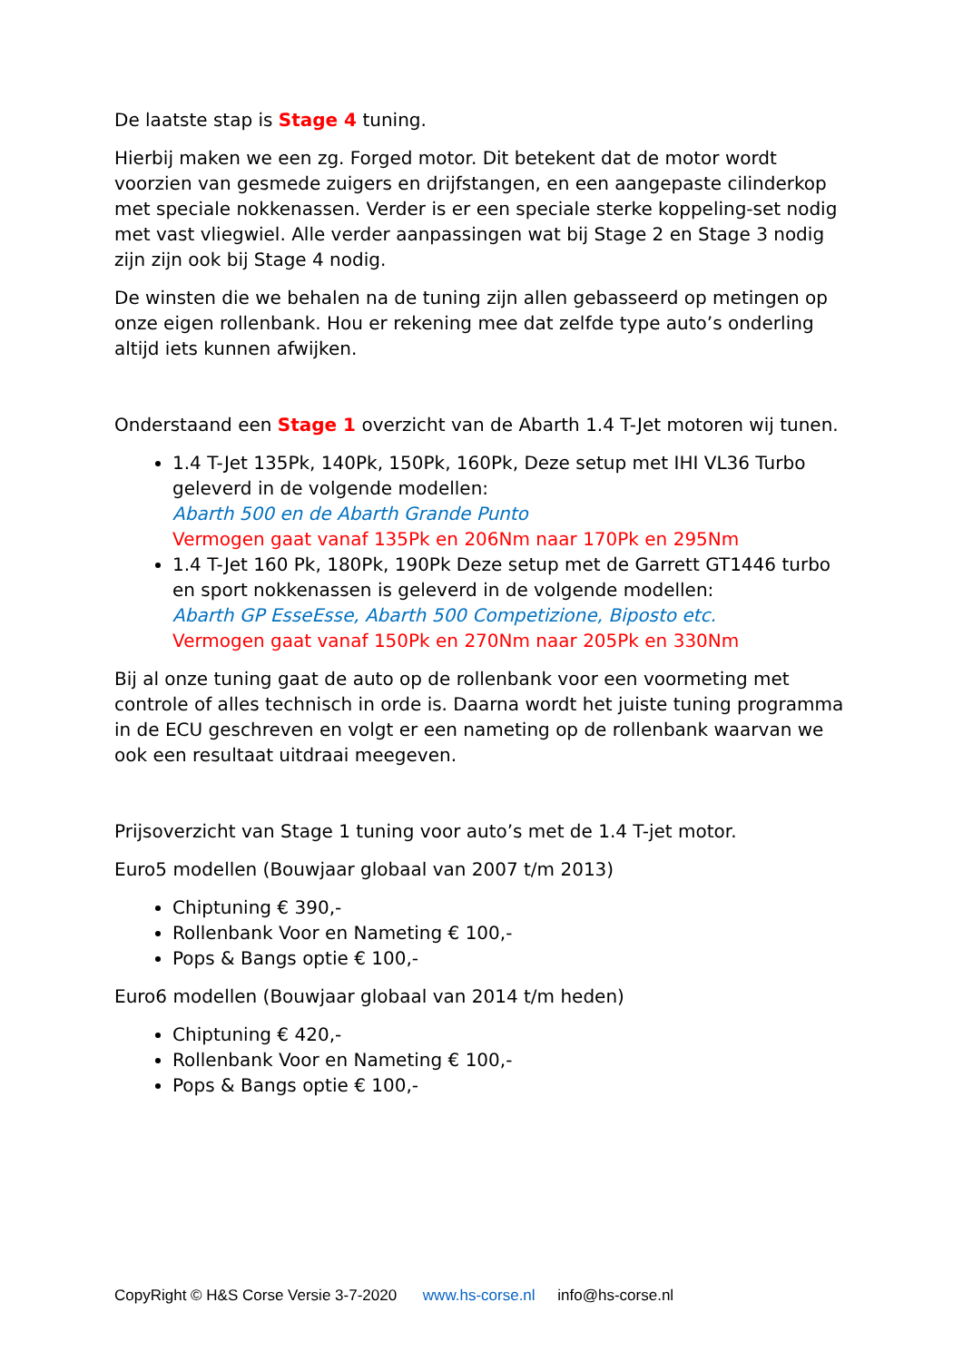De laatste stap is Stage 4 tuning.
Hierbij maken we een zg. Forged motor. Dit betekent dat de motor wordt voorzien van gesmede zuigers en drijfstangen, en een aangepaste cilinderkop met speciale nokkenassen. Verder is er een speciale sterke koppeling-set nodig met vast vliegwiel. Alle verder aanpassingen wat bij Stage 2 en Stage 3 nodig zijn zijn ook bij Stage 4 nodig.
De winsten die we behalen na de tuning zijn allen gebasseerd op metingen op onze eigen rollenbank. Hou er rekening mee dat zelfde type auto’s onderling altijd iets kunnen afwijken.
Onderstaand een Stage 1 overzicht van de Abarth 1.4 T-Jet motoren wij tunen.
1.4 T-Jet 135Pk, 140Pk, 150Pk, 160Pk, Deze setup met IHI VL36 Turbo geleverd in de volgende modellen:
Abarth 500 en de Abarth Grande Punto
Vermogen gaat vanaf 135Pk en 206Nm naar 170Pk en 295Nm
1.4 T-Jet 160 Pk, 180Pk, 190Pk Deze setup met de Garrett GT1446 turbo en sport nokkenassen is geleverd in de volgende modellen:
Abarth GP EsseEsse, Abarth 500 Competizione, Biposto etc.
Vermogen gaat vanaf 150Pk en 270Nm naar 205Pk en 330Nm
Bij al onze tuning gaat de auto op de rollenbank voor een voormeting met controle of alles technisch in orde is. Daarna wordt het juiste tuning programma in de ECU geschreven en volgt er een nameting op de rollenbank waarvan we ook een resultaat uitdraai meegeven.
Prijsoverzicht van Stage 1 tuning voor auto’s met de 1.4 T-jet motor.
Euro5 modellen (Bouwjaar globaal van 2007 t/m 2013)
Chiptuning € 390,-
Rollenbank Voor en Nameting € 100,-
Pops & Bangs optie € 100,-
Euro6 modellen (Bouwjaar globaal van 2014 t/m heden)
Chiptuning € 420,-
Rollenbank Voor en Nameting € 100,-
Pops & Bangs optie € 100,-
CopyRight © H&S Corse Versie 3-7-2020 www.hs-corse.nl info@hs-corse.nl